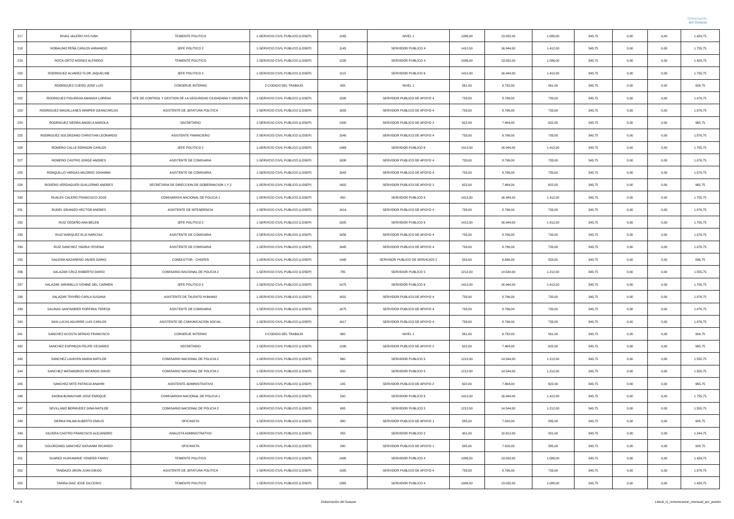Gobernación
del Guayas
| 217 | RIVAS VALERO IVIS IVAN | TENIENTE POLITICO | 1-SERVICIO CIVIL PUBLICO (LOSEP) | 1265 | NIVEL 1 | 1086,00 | 13.032,00 | 1.086,00 | 343,75 | 0,00 | 0,00 | 1.429,75 |
| 218 | ROBALINO PEÑA CARLOS ARMANDO | JEFE POLITICO 2 | 1-SERVICIO CIVIL PUBLICO (LOSEP) | 1145 | SERVIDOR PUBLICO 4 | 1412,00 | 16.944,00 | 1.412,00 | 343,75 | 0,00 | 0,00 | 1.755,75 |
| 219 | ROCA ORTIZ MOISES ALFREDO | TENIENTE POLITICO | 1-SERVICIO CIVIL PUBLICO (LOSEP) | 1235 | SERVIDOR PUBLICO 4 | 1086,00 | 13.032,00 | 1.086,00 | 343,75 | 0,00 | 0,00 | 1.429,75 |
| 220 | RODRIGUEZ ALVAREZ FLOR JAQUELINE | JEFE POLITICO 2 | 1-SERVICIO CIVIL PUBLICO (LOSEP) | 1115 | SERVIDOR PUBLICO 6 | 1412,00 | 16.944,00 | 1.412,00 | 343,75 | 0,00 | 0,00 | 1.755,75 |
| 221 | RODRIGUEZ CUERO JOSE LUIS | CONSERJE INTERNO | 2-CODIGO DEL TRABAJO | 955 | NIVEL 1 | 561,00 | 6.732,00 | 561,00 | 343,75 | 0,00 | 0,00 | 904,75 |
| 222 | RODRIGUEZ FIGUEROA AMANDA LORENA | NTE DE CONTROL Y GESTION DE LA SEGURIDAD CIUDADANA Y ORDEN PU | 1-SERVICIO CIVIL PUBLICO (LOSEP) | 1595 | SERVIDOR PUBLICO DE APOYO 4 | 733,00 | 8.796,00 | 733,00 | 343,75 | 0,00 | 0,00 | 1.076,75 |
| 223 | RODRIGUEZ MAGALLANES WIMPER GEANCARLOS | ASISTENTE DE JEFATURA POLITICA | 1-SERVICIO CIVIL PUBLICO (LOSEP) | 1655 | SERVIDOR PUBLICO DE APOYO 4 | 733,00 | 8.796,00 | 733,00 | 343,75 | 0,00 | 0,00 | 1.076,75 |
| 224 | RODRIGUEZ SIERRA ANGELA MAROLA | SECRETARIO | 1-SERVICIO CIVIL PUBLICO (LOSEP) | 1400 | SERVIDOR PUBLICO DE APOYO 2 | 622,00 | 7.464,00 | 622,00 | 343,75 | 0,00 | 0,00 | 965,75 |
| 225 | RODRIGUEZ SOLORZANO CHRISTIAN LEONARDO | ASISTENTE FINANCIERO | 1-SERVICIO CIVIL PUBLICO (LOSEP) | 1540 | SERVIDOR PUBLICO DE APOYO 4 | 733,00 | 8.796,00 | 733,00 | 343,75 | 0,00 | 0,00 | 1.076,75 |
| 226 | ROMERO CALLE EDINSON CARLOS | JEFE POLITICO 2 | 1-SERVICIO CIVIL PUBLICO (LOSEP) | 1469 | SERVIDOR PUBLICO 6 | 1412,00 | 16.944,00 | 1.412,00 | 343,75 | 0,00 | 0,00 | 1.755,75 |
| 227 | ROMERO CASTRO JORGE ANDRES | ASISTENTE DE COMISARIA | 1-SERVICIO CIVIL PUBLICO (LOSEP) | 1638 | SERVIDOR PUBLICO DE APOYO 4 | 733,00 | 8.796,00 | 733,00 | 343,75 | 0,00 | 0,00 | 1.076,75 |
| 228 | RONQUILLO VARGAS MILDRED JOHANNA | ASISTENTE DE COMISARIA | 1-SERVICIO CIVIL PUBLICO (LOSEP) | 1642 | SERVIDOR PUBLICO DE APOYO 4 | 733,00 | 8.796,00 | 733,00 | 343,75 | 0,00 | 0,00 | 1.076,75 |
| 229 | ROSERO VERDAGUER GUILLERMO ANDRES | SECRETARIA DE DIRECCION DE GOBERNACION 1 Y 2 | 1-SERVICIO CIVIL PUBLICO (LOSEP) | 1602 | SERVIDOR PUBLICO DE APOYO 2 | 622,00 | 7.464,00 | 622,00 | 343,75 | 0,00 | 0,00 | 965,75 |
| 230 | RUALES CALERO FRANCISCO JOSE | COMISARIO/A NACIONAL DE POLICIA 1 | 1-SERVICIO CIVIL PUBLICO (LOSEP) | 450 | SERVIDOR PUBLICO 6 | 1412,00 | 16.944,00 | 1.412,00 | 343,75 | 0,00 | 0,00 | 1.755,75 |
| 231 | RUGEL GRANIZO HECTOR ANDRES | ASISTENTE DE INTENDENCIA | 1-SERVICIO CIVIL PUBLICO (LOSEP) | 1614 | SERVIDOR PUBLICO DE APOYO 4 | 733,00 | 8.796,00 | 733,00 | 343,75 | 0,00 | 0,00 | 1.076,75 |
| 232 | RUIZ CEDEÑO ANA BELEN | JEFE POLITICO 2 | 1-SERVICIO CIVIL PUBLICO (LOSEP) | 1005 | SERVIDOR PUBLICO 6 | 1412,00 | 16.944,00 | 1.412,00 | 343,75 | 0,00 | 0,00 | 1.755,75 |
| 233 | RUIZ MARQUEZ ELSI NARCISA | ASISTENTE DE COMISARIA | 1-SERVICIO CIVIL PUBLICO (LOSEP) | 1656 | SERVIDOR PUBLICO DE APOYO 4 | 733,00 | 8.796,00 | 733,00 | 343,75 | 0,00 | 0,00 | 1.076,75 |
| 234 | RUIZ SANCHEZ YADIRA YESENIA | ASISTENTE DE COMISARIA | 1-SERVICIO CIVIL PUBLICO (LOSEP) | 1645 | SERVIDOR PUBLICO DE APOYO 4 | 733,00 | 8.796,00 | 733,00 | 343,75 | 0,00 | 0,00 | 1.076,75 |
| 235 | SAILEMA NAZARENO JAVIER DARIO | CONDUCTOR - CHOFER | 1-SERVICIO CIVIL PUBLICO (LOSEP) | 1448 | SERVIDOR PUBLICO DE SERVICIOS 2 | 553,00 | 6.636,00 | 553,00 | 343,75 | 0,00 | 0,00 | 896,75 |
| 236 | SALAZAR CRUZ ROBERTO DARIO | COMISARIO NACIONAL DE POLICIA 2 | 1-SERVICIO CIVIL PUBLICO (LOSEP) | 785 | SERVIDOR PUBLICO 5 | 1212,00 | 14.544,00 | 1.212,00 | 343,75 | 0,00 | 0,00 | 1.555,75 |
| 237 | SALAZAR JARAMILLO IVONNE DEL CARMEN | JEFE POLITICO 2 | 1-SERVICIO CIVIL PUBLICO (LOSEP) | 1075 | SERVIDOR PUBLICO 6 | 1412,00 | 16.944,00 | 1.412,00 | 343,75 | 0,00 | 0,00 | 1.755,75 |
| 238 | SALAZAR TRIVIÑO CARLA SUSANA | ASISTENTE DE TALENTO HUMANO | 1-SERVICIO CIVIL PUBLICO (LOSEP) | 1631 | SERVIDOR PUBLICO DE APOYO 4 | 733,00 | 8.796,00 | 733,00 | 343,75 | 0,00 | 0,00 | 1.076,75 |
| 239 | SALINAS SANTANDER PORFIRIA TERESA | ASISTENTE DE COMISARIA | 1-SERVICIO CIVIL PUBLICO (LOSEP) | 1675 | SERVIDOR PUBLICO DE APOYO 4 | 733,00 | 8.796,00 | 733,00 | 343,75 | 0,00 | 0,00 | 1.076,75 |
| 240 | SAN LUCAS AGUIRRE LUIS CARLOS | ASISTENTE DE COMUNICACION SOCIAL | 1-SERVICIO CIVIL PUBLICO (LOSEP) | 1617 | SERVIDOR PUBLICO DE APOYO 4 | 733,00 | 8.796,00 | 733,00 | 343,75 | 0,00 | 0,00 | 1.076,75 |
| 241 | SANCHEZ ACOSTA SERGIO FRANCISCO | CONSERJE INTERNO | 2-CODIGO DEL TRABAJO | 965 | NIVEL 1 | 561,00 | 6.732,00 | 561,00 | 343,75 | 0,00 | 0,00 | 904,75 |
| 242 | SANCHEZ ESPINOZA FELIPE CESAREO | SECRETARIO | 1-SERVICIO CIVIL PUBLICO (LOSEP) | 1290 | SERVIDOR PUBLICO DE APOYO 2 | 622,00 | 7.464,00 | 622,00 | 343,75 | 0,00 | 0,00 | 965,75 |
| 243 | SANCHEZ LAVAYEN MARIA MATILDE | COMISARIO NACIONAL DE POLICIA 2 | 1-SERVICIO CIVIL PUBLICO (LOSEP) | 860 | SERVIDOR PUBLICO 5 | 1212,00 | 14.544,00 | 1.212,00 | 343,75 | 0,00 | 0,00 | 1.555,75 |
| 244 | SANCHEZ MATAMOROS RICARDO DAVID | COMISARIO NACIONAL DE POLICIA 2 | 1-SERVICIO CIVIL PUBLICO (LOSEP) | 800 | SERVIDOR PUBLICO 5 | 1212,00 | 14.544,00 | 1.212,00 | 343,75 | 0,00 | 0,00 | 1.555,75 |
| 245 | SANCHEZ MITE PATRICIA ANAHIR | ASISTENTE ADMINISTRATIVO | 1-SERVICIO CIVIL PUBLICO (LOSEP) | 145 | SERVIDOR PUBLICO DE APOYO 2 | 622,00 | 7.464,00 | 622,00 | 343,75 | 0,00 | 0,00 | 965,75 |
| 246 | SAONA BUMACHAR JOSE ENRIQUE | COMISARIO/A NACIONAL DE POLICIA 1 | 1-SERVICIO CIVIL PUBLICO (LOSEP) | 530 | SERVIDOR PUBLICO 6 | 1412,00 | 16.944,00 | 1.412,00 | 343,75 | 0,00 | 0,00 | 1.755,75 |
| 247 | SEVILLANO BERMUDEZ GINA MATILDE | COMISARIO NACIONAL DE POLICIA 2 | 1-SERVICIO CIVIL PUBLICO (LOSEP) | 695 | SERVIDOR PUBLICO 5 | 1212,00 | 14.544,00 | 1.212,00 | 343,75 | 0,00 | 0,00 | 1.555,75 |
| 248 | SIERRA PALMA ALBERTO EMILIO | OFICINISTA | 1-SERVICIO CIVIL PUBLICO (LOSEP) | 980 | SERVIDOR PUBLICO DE APOYO 1 | 585,00 | 7.020,00 | 585,00 | 343,75 | 0,00 | 0,00 | 928,75 |
| 249 | SILVERA CASTRO FRANCISCO ALEJANDRO | ANALISTA ADMINISTRATIVO | 1-SERVICIO CIVIL PUBLICO (LOSEP) | 255 | SERVIDOR PUBLICO 2 | 901,00 | 10.812,00 | 901,00 | 343,75 | 0,00 | 0,00 | 1.244,75 |
| 250 | SOLORZANO SANCHEZ GIOVANNI RICARDO | OFICINISTA | 1-SERVICIO CIVIL PUBLICO (LOSEP) | 290 | SERVIDOR PUBLICO DE APOYO 1 | 585,00 | 7.020,00 | 585,00 | 343,75 | 0,00 | 0,00 | 928,75 |
| 251 | SUAREZ HUAYAMAVE YENIFER FANNY | TENIENTE POLITICO | 1-SERVICIO CIVIL PUBLICO (LOSEP) | 1495 | SERVIDOR PUBLICO 4 | 1086,00 | 13.032,00 | 1.086,00 | 343,75 | 0,00 | 0,00 | 1.429,75 |
| 252 | TANDAZO JIRON JUAN DIEGO | ASISTENTE DE JEFATURA POLITICA | 1-SERVICIO CIVIL PUBLICO (LOSEP) | 1585 | SERVIDOR PUBLICO DE APOYO 4 | 733,00 | 8.796,00 | 733,00 | 343,75 | 0,00 | 0,00 | 1.076,75 |
| 253 | TARIRA DIAZ JOSE GILCERIO | TENIENTE POLITICO | 1-SERVICIO CIVIL PUBLICO (LOSEP) | 1365 | SERVIDOR PUBLICO 4 | 1086,00 | 13.032,00 | 1.086,00 | 343,75 | 0,00 | 0,00 | 1.429,75 |
7 de 9 Gobernación del Guayas Literal_c)_remuneracion_mensual_por_puesto